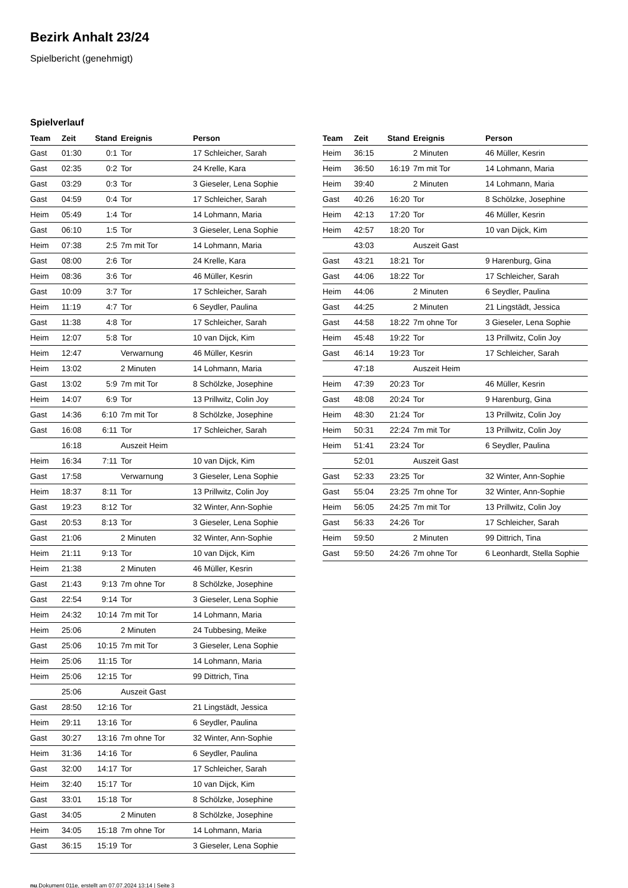Bezirk Anhalt 23/24
Spielbericht (genehmigt)
Spielverlauf
| Team | Zeit | Stand | Ereignis | Person |
| --- | --- | --- | --- | --- |
| Gast | 01:30 | 0:1 | Tor | 17 Schleicher, Sarah |
| Gast | 02:35 | 0:2 | Tor | 24 Krelle, Kara |
| Gast | 03:29 | 0:3 | Tor | 3 Gieseler, Lena Sophie |
| Gast | 04:59 | 0:4 | Tor | 17 Schleicher, Sarah |
| Heim | 05:49 | 1:4 | Tor | 14 Lohmann, Maria |
| Gast | 06:10 | 1:5 | Tor | 3 Gieseler, Lena Sophie |
| Heim | 07:38 | 2:5 | 7m mit Tor | 14 Lohmann, Maria |
| Gast | 08:00 | 2:6 | Tor | 24 Krelle, Kara |
| Heim | 08:36 | 3:6 | Tor | 46 Müller, Kesrin |
| Gast | 10:09 | 3:7 | Tor | 17 Schleicher, Sarah |
| Heim | 11:19 | 4:7 | Tor | 6 Seydler, Paulina |
| Gast | 11:38 | 4:8 | Tor | 17 Schleicher, Sarah |
| Heim | 12:07 | 5:8 | Tor | 10 van Dijck, Kim |
| Heim | 12:47 | | Verwarnung | 46 Müller, Kesrin |
| Heim | 13:02 | | 2 Minuten | 14 Lohmann, Maria |
| Gast | 13:02 | 5:9 | 7m mit Tor | 8 Schölzke, Josephine |
| Heim | 14:07 | 6:9 | Tor | 13 Prillwitz, Colin Joy |
| Gast | 14:36 | 6:10 | 7m mit Tor | 8 Schölzke, Josephine |
| Gast | 16:08 | 6:11 | Tor | 17 Schleicher, Sarah |
| | 16:18 | | Auszeit Heim | |
| Heim | 16:34 | 7:11 | Tor | 10 van Dijck, Kim |
| Gast | 17:58 | | Verwarnung | 3 Gieseler, Lena Sophie |
| Heim | 18:37 | 8:11 | Tor | 13 Prillwitz, Colin Joy |
| Gast | 19:23 | 8:12 | Tor | 32 Winter, Ann-Sophie |
| Gast | 20:53 | 8:13 | Tor | 3 Gieseler, Lena Sophie |
| Gast | 21:06 | | 2 Minuten | 32 Winter, Ann-Sophie |
| Heim | 21:11 | 9:13 | Tor | 10 van Dijck, Kim |
| Heim | 21:38 | | 2 Minuten | 46 Müller, Kesrin |
| Gast | 21:43 | 9:13 | 7m ohne Tor | 8 Schölzke, Josephine |
| Gast | 22:54 | 9:14 | Tor | 3 Gieseler, Lena Sophie |
| Heim | 24:32 | 10:14 | 7m mit Tor | 14 Lohmann, Maria |
| Heim | 25:06 | | 2 Minuten | 24 Tubbesing, Meike |
| Gast | 25:06 | 10:15 | 7m mit Tor | 3 Gieseler, Lena Sophie |
| Heim | 25:06 | 11:15 | Tor | 14 Lohmann, Maria |
| Heim | 25:06 | 12:15 | Tor | 99 Dittrich, Tina |
| | 25:06 | | Auszeit Gast | |
| Gast | 28:50 | 12:16 | Tor | 21 Lingstädt, Jessica |
| Heim | 29:11 | 13:16 | Tor | 6 Seydler, Paulina |
| Gast | 30:27 | 13:16 | 7m ohne Tor | 32 Winter, Ann-Sophie |
| Heim | 31:36 | 14:16 | Tor | 6 Seydler, Paulina |
| Gast | 32:00 | 14:17 | Tor | 17 Schleicher, Sarah |
| Heim | 32:40 | 15:17 | Tor | 10 van Dijck, Kim |
| Gast | 33:01 | 15:18 | Tor | 8 Schölzke, Josephine |
| Gast | 34:05 | | 2 Minuten | 8 Schölzke, Josephine |
| Heim | 34:05 | 15:18 | 7m ohne Tor | 14 Lohmann, Maria |
| Gast | 36:15 | 15:19 | Tor | 3 Gieseler, Lena Sophie |
| Team | Zeit | Stand | Ereignis | Person |
| --- | --- | --- | --- | --- |
| Heim | 36:15 | | 2 Minuten | 46 Müller, Kesrin |
| Heim | 36:50 | 16:19 | 7m mit Tor | 14 Lohmann, Maria |
| Heim | 39:40 | | 2 Minuten | 14 Lohmann, Maria |
| Gast | 40:26 | 16:20 | Tor | 8 Schölzke, Josephine |
| Heim | 42:13 | 17:20 | Tor | 46 Müller, Kesrin |
| Heim | 42:57 | 18:20 | Tor | 10 van Dijck, Kim |
| | 43:03 | | Auszeit Gast | |
| Gast | 43:21 | 18:21 | Tor | 9 Harenburg, Gina |
| Gast | 44:06 | 18:22 | Tor | 17 Schleicher, Sarah |
| Heim | 44:06 | | 2 Minuten | 6 Seydler, Paulina |
| Gast | 44:25 | | 2 Minuten | 21 Lingstädt, Jessica |
| Gast | 44:58 | 18:22 | 7m ohne Tor | 3 Gieseler, Lena Sophie |
| Heim | 45:48 | 19:22 | Tor | 13 Prillwitz, Colin Joy |
| Gast | 46:14 | 19:23 | Tor | 17 Schleicher, Sarah |
| | 47:18 | | Auszeit Heim | |
| Heim | 47:39 | 20:23 | Tor | 46 Müller, Kesrin |
| Gast | 48:08 | 20:24 | Tor | 9 Harenburg, Gina |
| Heim | 48:30 | 21:24 | Tor | 13 Prillwitz, Colin Joy |
| Heim | 50:31 | 22:24 | 7m mit Tor | 13 Prillwitz, Colin Joy |
| Heim | 51:41 | 23:24 | Tor | 6 Seydler, Paulina |
| | 52:01 | | Auszeit Gast | |
| Gast | 52:33 | 23:25 | Tor | 32 Winter, Ann-Sophie |
| Gast | 55:04 | 23:25 | 7m ohne Tor | 32 Winter, Ann-Sophie |
| Heim | 56:05 | 24:25 | 7m mit Tor | 13 Prillwitz, Colin Joy |
| Gast | 56:33 | 24:26 | Tor | 17 Schleicher, Sarah |
| Heim | 59:50 | | 2 Minuten | 99 Dittrich, Tina |
| Gast | 59:50 | 24:26 | 7m ohne Tor | 6 Leonhardt, Stella Sophie |
nu.Dokument 011e, erstellt am 07.07.2024 13:14 | Seite 3